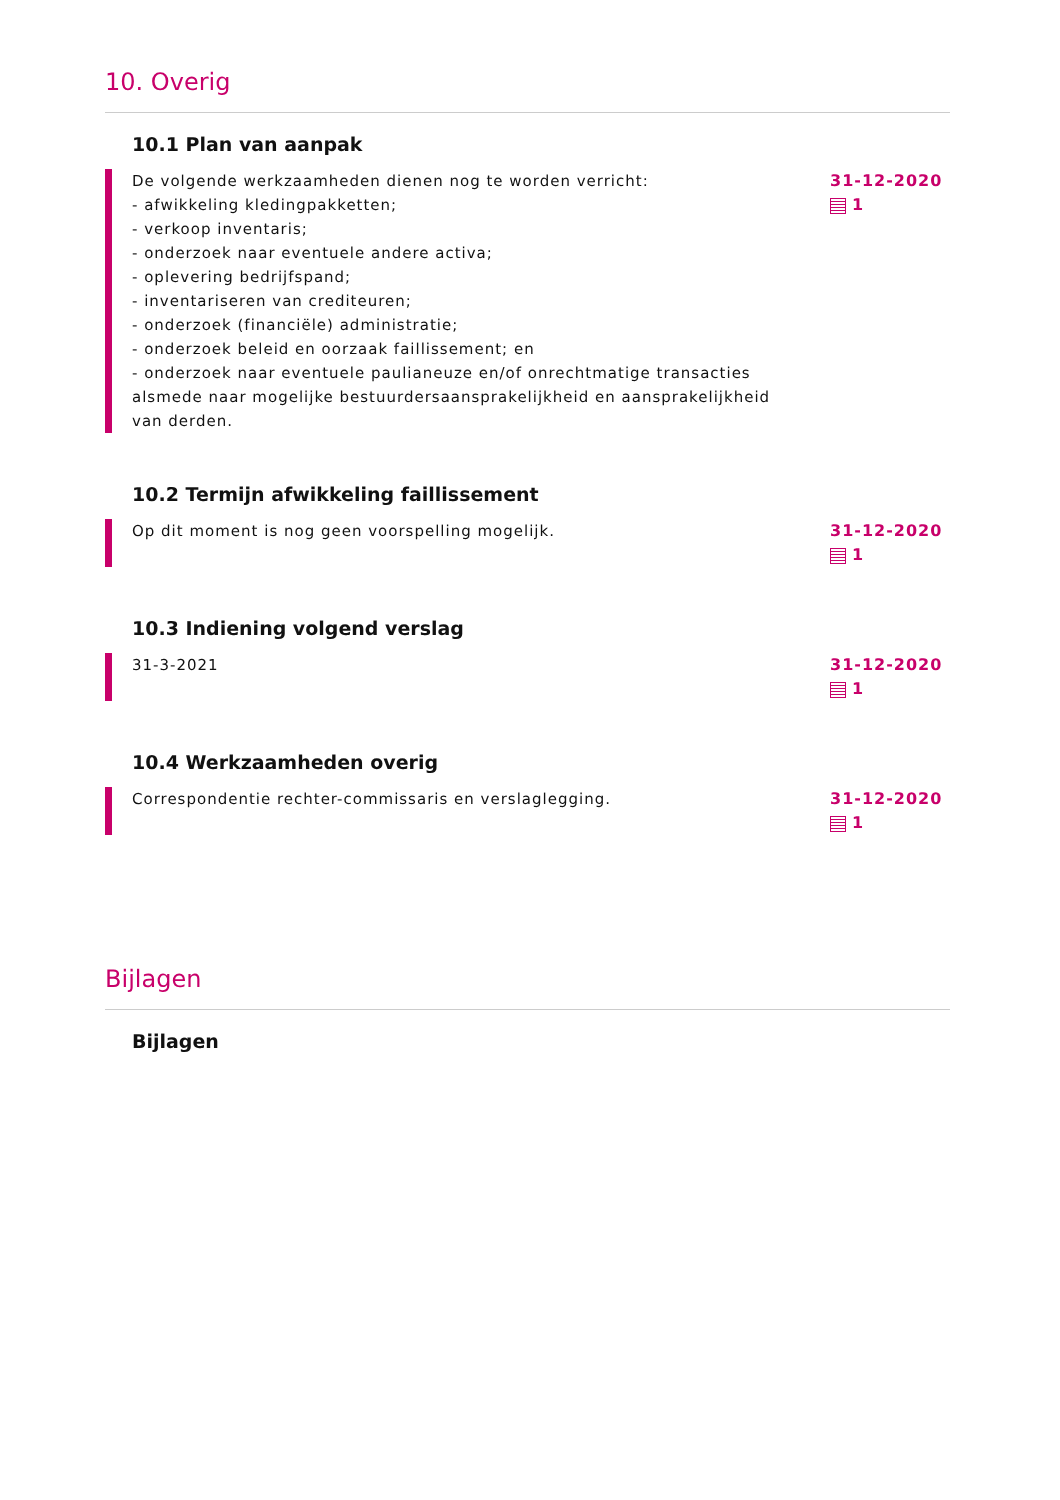10. Overig
10.1 Plan van aanpak
De volgende werkzaamheden dienen nog te worden verricht:
- afwikkeling kledingpakketten;
- verkoop inventaris;
- onderzoek naar eventuele andere activa;
- oplevering bedrijfspand;
- inventariseren van crediteuren;
- onderzoek (financiële) administratie;
- onderzoek beleid en oorzaak faillissement; en
- onderzoek naar eventuele paulianeuze en/of onrechtmatige transacties alsmede naar mogelijke bestuurdersaansprakelijkheid en aansprakelijkheid van derden.
31-12-2020
1
10.2 Termijn afwikkeling faillissement
Op dit moment is nog geen voorspelling mogelijk. 31-12-2020
1
10.3 Indiening volgend verslag
31-3-2021 31-12-2020
1
10.4 Werkzaamheden overig
Correspondentie rechter-commissaris en verslaglegging. 31-12-2020
1
Bijlagen
Bijlagen